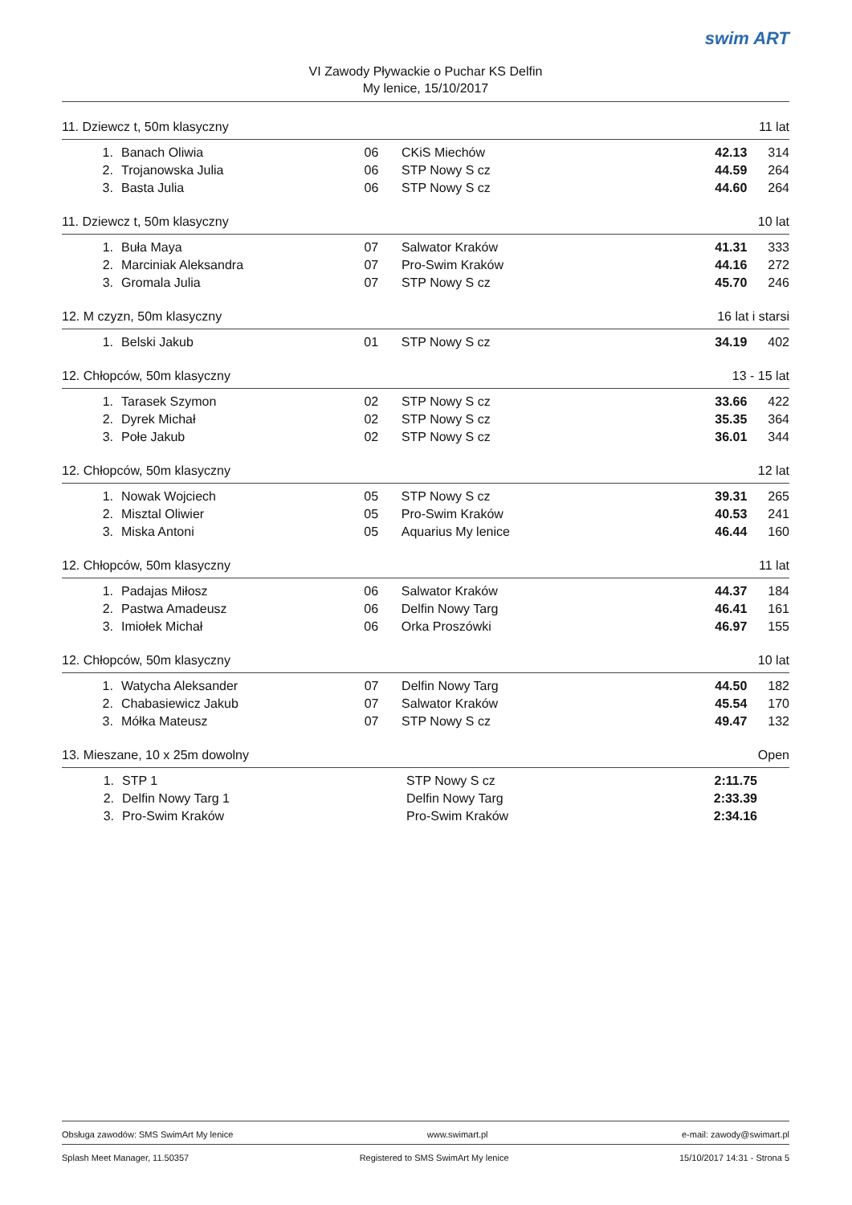VI Zawody Pływackie o Puchar KS Delfin
My lenice, 15/10/2017
swim ART
11. Dziewcz t, 50m klasyczny 11 lat
| 1. | Banach Oliwia | 06 | CKiS Miechów | 42.13 | 314 |
| 2. | Trojanowska Julia | 06 | STP Nowy S cz | 44.59 | 264 |
| 3. | Basta Julia | 06 | STP Nowy S cz | 44.60 | 264 |
11. Dziewcz t, 50m klasyczny 10 lat
| 1. | Buła Maya | 07 | Salwator Kraków | 41.31 | 333 |
| 2. | Marciniak Aleksandra | 07 | Pro-Swim Kraków | 44.16 | 272 |
| 3. | Gromala Julia | 07 | STP Nowy S cz | 45.70 | 246 |
12. M czyzn, 50m klasyczny 16 lat i starsi
| 1. | Belski Jakub | 01 | STP Nowy S cz | 34.19 | 402 |
12. Chłopców, 50m klasyczny 13 - 15 lat
| 1. | Tarasek Szymon | 02 | STP Nowy S cz | 33.66 | 422 |
| 2. | Dyrek Michał | 02 | STP Nowy S cz | 35.35 | 364 |
| 3. | Połe Jakub | 02 | STP Nowy S cz | 36.01 | 344 |
12. Chłopców, 50m klasyczny 12 lat
| 1. | Nowak Wojciech | 05 | STP Nowy S cz | 39.31 | 265 |
| 2. | Misztal Oliwier | 05 | Pro-Swim Kraków | 40.53 | 241 |
| 3. | Miska Antoni | 05 | Aquarius My lenice | 46.44 | 160 |
12. Chłopców, 50m klasyczny 11 lat
| 1. | Padajas Miłosz | 06 | Salwator Kraków | 44.37 | 184 |
| 2. | Pastwa Amadeusz | 06 | Delfin Nowy Targ | 46.41 | 161 |
| 3. | Imiołek Michał | 06 | Orka Proszówki | 46.97 | 155 |
12. Chłopców, 50m klasyczny 10 lat
| 1. | Watycha Aleksander | 07 | Delfin Nowy Targ | 44.50 | 182 |
| 2. | Chabasiewicz Jakub | 07 | Salwator Kraków | 45.54 | 170 |
| 3. | Mółka Mateusz | 07 | STP Nowy S cz | 49.47 | 132 |
13. Mieszane, 10 x 25m dowolny Open
| 1. | STP 1 | | STP Nowy S cz | 2:11.75 | |
| 2. | Delfin Nowy Targ 1 | | Delfin Nowy Targ | 2:33.39 | |
| 3. | Pro-Swim Kraków | | Pro-Swim Kraków | 2:34.16 | |
Obsługa zawodów: SMS SwimArt My lenice www.swimart.pl e-mail: zawody@swimart.pl
Splash Meet Manager, 11.50357 Registered to SMS SwimArt My lenice 15/10/2017 14:31 - Strona 5